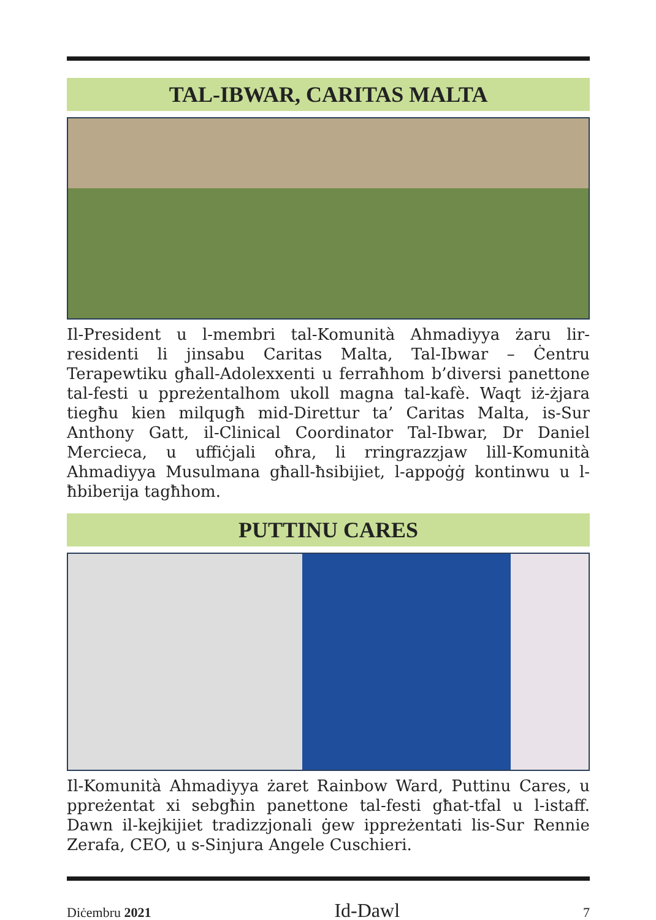TAL-IBWAR, CARITAS MALTA
Il-President u l-membri tal-Komunità Ahmadiyya żaru lir-residenti li jinsabu Caritas Malta, Tal-Ibwar – Ċentru Terapewtiku għall-Adolexxenti u ferraħhom b’diversi panettone tal-festi u ppreżentalhom ukoll magna tal-kafè. Waqt iż-żjara tiegħu kien milqugħ mid-Direttur ta’ Caritas Malta, is-Sur Anthony Gatt, il-Clinical Coordinator Tal-Ibwar, Dr Daniel Mercieca, u uffiċjali oħra, li rringrazzjaw lill-Komunità Ahmadiyya Musulmana għall-ħsibijiet, l-appoġġ kontinwu u l-ħbiberija tagħhom.
PUTTINU CARES
Il-Komunità Ahmadiyya żaret Rainbow Ward, Puttinu Cares, u ppreżentat xi sebgħin panettone tal-festi għat-tfal u l-istaff. Dawn il-kejkijiet tradizzjonali ġew ippreżentati lis-Sur Rennie Zerafa, CEO, u s-Sinjura Angele Cuschieri.
Diċembru 2021 Id-Dawl 7